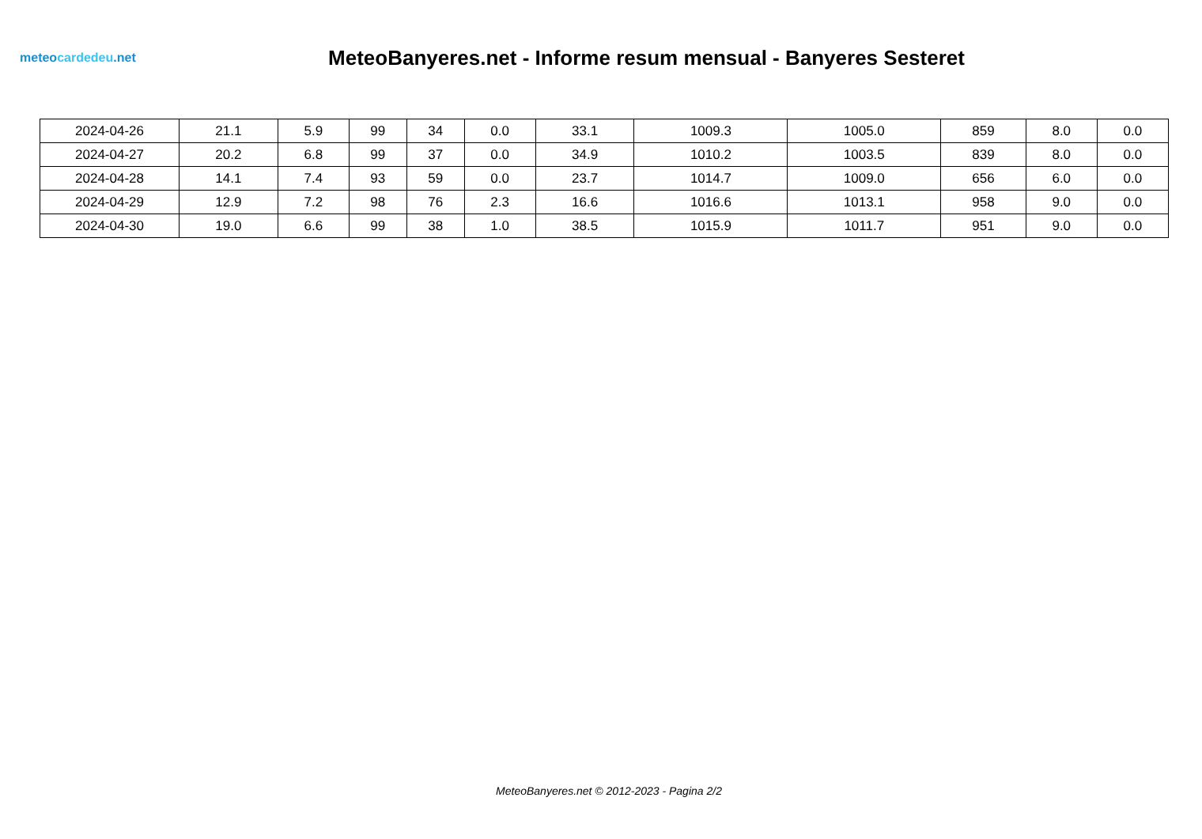meteocardedeu.net
MeteoBanyeres.net - Informe resum mensual - Banyeres Sesteret
| 2024-04-26 | 21.1 | 5.9 | 99 | 34 | 0.0 | 33.1 | 1009.3 | 1005.0 | 859 | 8.0 | 0.0 |
| 2024-04-27 | 20.2 | 6.8 | 99 | 37 | 0.0 | 34.9 | 1010.2 | 1003.5 | 839 | 8.0 | 0.0 |
| 2024-04-28 | 14.1 | 7.4 | 93 | 59 | 0.0 | 23.7 | 1014.7 | 1009.0 | 656 | 6.0 | 0.0 |
| 2024-04-29 | 12.9 | 7.2 | 98 | 76 | 2.3 | 16.6 | 1016.6 | 1013.1 | 958 | 9.0 | 0.0 |
| 2024-04-30 | 19.0 | 6.6 | 99 | 38 | 1.0 | 38.5 | 1015.9 | 1011.7 | 951 | 9.0 | 0.0 |
MeteoBanyeres.net © 2012-2023 - Pagina 2/2